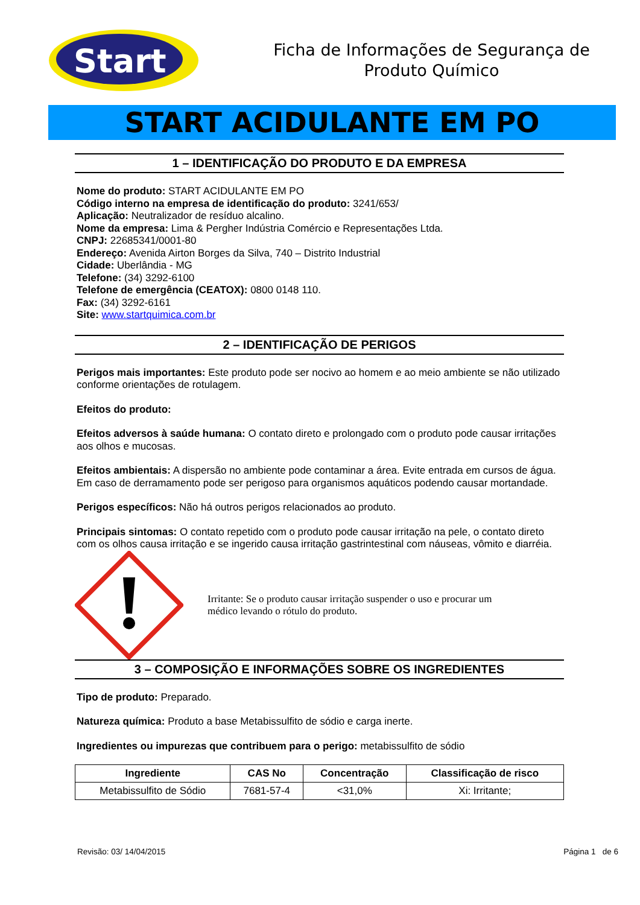Start
Ficha de Informações de Segurança de
Produto Químico
START ACIDULANTE EM PO
1 – IDENTIFICAÇÃO DO PRODUTO E DA EMPRESA
Nome do produto: START ACIDULANTE EM PO
Código interno na empresa de identificação do produto: 3241/653/
Aplicação: Neutralizador de resíduo alcalino.
Nome da empresa: Lima & Pergher Indústria Comércio e Representações Ltda.
CNPJ: 22685341/0001-80
Endereço: Avenida Airton Borges da Silva, 740 – Distrito Industrial
Cidade: Uberlândia - MG
Telefone: (34) 3292-6100
Telefone de emergência (CEATOX): 0800 0148 110.
Fax: (34) 3292-6161
Site: www.startquimica.com.br
2 – IDENTIFICAÇÃO DE PERIGOS
Perigos mais importantes: Este produto pode ser nocivo ao homem e ao meio ambiente se não utilizado conforme orientações de rotulagem.
Efeitos do produto:
Efeitos adversos à saúde humana: O contato direto e prolongado com o produto pode causar irritações aos olhos e mucosas.
Efeitos ambientais: A dispersão no ambiente pode contaminar a área. Evite entrada em cursos de água. Em caso de derramamento pode ser perigoso para organismos aquáticos podendo causar mortandade.
Perigos específicos: Não há outros perigos relacionados ao produto.
Principais sintomas: O contato repetido com o produto pode causar irritação na pele, o contato direto com os olhos causa irritação e se ingerido causa irritação gastrintestinal com náuseas, vômito e diarréia.
Irritante: Se o produto causar irritação suspender o uso e procurar um médico levando o rótulo do produto.
3 – COMPOSIÇÃO E INFORMAÇÕES SOBRE OS INGREDIENTES
Tipo de produto: Preparado.
Natureza química: Produto a base Metabissulfito de sódio e carga inerte.
Ingredientes ou impurezas que contribuem para o perigo: metabissulfito de sódio
| Ingrediente | CAS No | Concentração | Classificação de risco |
| --- | --- | --- | --- |
| Metabissulfito de Sódio | 7681-57-4 | <31,0% | Xi: Irritante; |
Revisão: 03/ 14/04/2015 Página 1 de 6